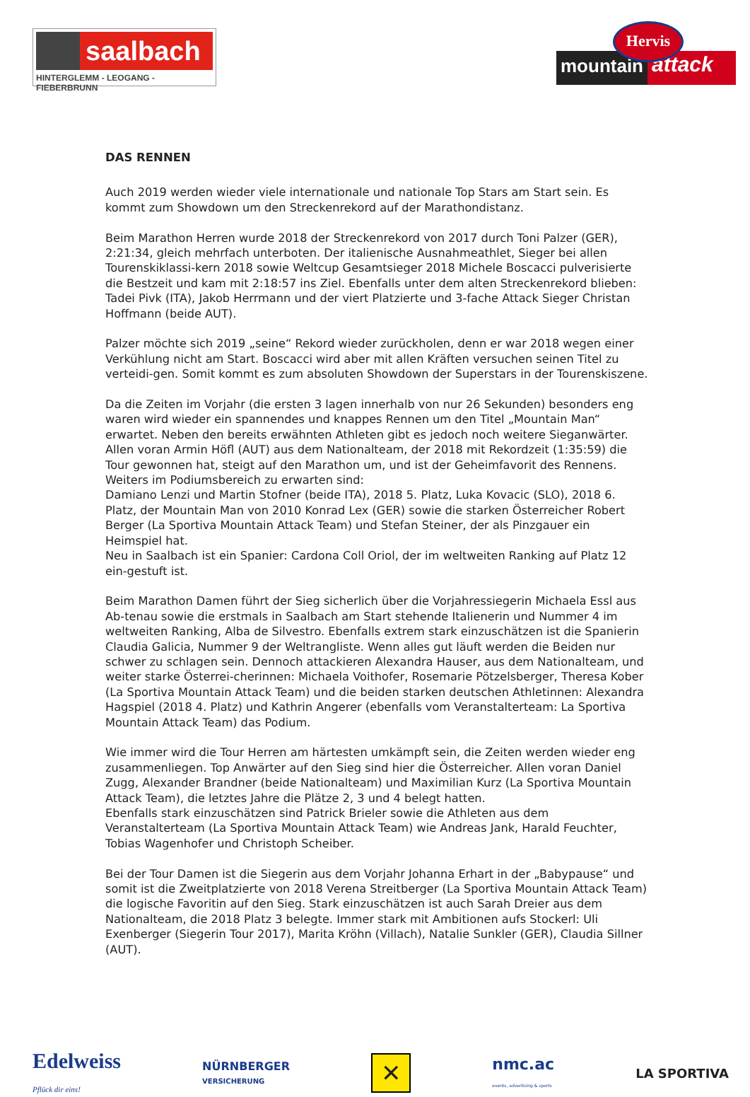saalbach
HINTERGLEMM - LEOGANG - FIEBERBRUNN
mountain
attack
Hervis
DAS RENNEN
Auch 2019 werden wieder viele internationale und nationale Top Stars am Start sein. Es kommt zum Showdown um den Streckenrekord auf der Marathondistanz.
Beim Marathon Herren wurde 2018 der Streckenrekord von 2017 durch Toni Palzer (GER), 2:21:34, gleich mehrfach unterboten. Der italienische Ausnahmeathlet, Sieger bei allen Tourenskiklassi-kern 2018 sowie Weltcup Gesamtsieger 2018 Michele Boscacci pulverisierte die Bestzeit und kam mit 2:18:57 ins Ziel. Ebenfalls unter dem alten Streckenrekord blieben: Tadei Pivk (ITA), Jakob Herrmann und der viert Platzierte und 3-fache Attack Sieger Christan Hoffmann (beide AUT).
Palzer möchte sich 2019 „seine“ Rekord wieder zurückholen, denn er war 2018 wegen einer Verkühlung nicht am Start. Boscacci wird aber mit allen Kräften versuchen seinen Titel zu verteidi-gen. Somit kommt es zum absoluten Showdown der Superstars in der Tourenskiszene.
Da die Zeiten im Vorjahr (die ersten 3 lagen innerhalb von nur 26 Sekunden) besonders eng waren wird wieder ein spannendes und knappes Rennen um den Titel „Mountain Man“ erwartet. Neben den bereits erwähnten Athleten gibt es jedoch noch weitere Sieganwärter. Allen voran Armin Höfl (AUT) aus dem Nationalteam, der 2018 mit Rekordzeit (1:35:59) die Tour gewonnen hat, steigt auf den Marathon um, und ist der Geheimfavorit des Rennens.
Weiters im Podiumsbereich zu erwarten sind:
Damiano Lenzi und Martin Stofner (beide ITA), 2018 5. Platz, Luka Kovacic (SLO), 2018 6. Platz, der Mountain Man von 2010 Konrad Lex (GER) sowie die starken Österreicher Robert Berger (La Sportiva Mountain Attack Team) und Stefan Steiner, der als Pinzgauer ein Heimspiel hat.
Neu in Saalbach ist ein Spanier: Cardona Coll Oriol, der im weltweiten Ranking auf Platz 12 ein-gestuft ist.
Beim Marathon Damen führt der Sieg sicherlich über die Vorjahressiegerin Michaela Essl aus Ab-tenau sowie die erstmals in Saalbach am Start stehende Italienerin und Nummer 4 im weltweiten Ranking, Alba de Silvestro. Ebenfalls extrem stark einzuschätzen ist die Spanierin Claudia Galicia, Nummer 9 der Weltrangliste. Wenn alles gut läuft werden die Beiden nur schwer zu schlagen sein. Dennoch attackieren Alexandra Hauser, aus dem Nationalteam, und weiter starke Österrei-cherinnen: Michaela Voithofer, Rosemarie Pötzelsberger, Theresa Kober (La Sportiva Mountain Attack Team) und die beiden starken deutschen Athletinnen: Alexandra Hagspiel (2018 4. Platz) und Kathrin Angerer (ebenfalls vom Veranstalterteam: La Sportiva Mountain Attack Team) das Podium.
Wie immer wird die Tour Herren am härtesten umkämpft sein, die Zeiten werden wieder eng zusammenliegen. Top Anwärter auf den Sieg sind hier die Österreicher. Allen voran Daniel Zugg, Alexander Brandner (beide Nationalteam) und Maximilian Kurz (La Sportiva Mountain Attack Team), die letztes Jahre die Plätze 2, 3 und 4 belegt hatten.
Ebenfalls stark einzuschätzen sind Patrick Brieler sowie die Athleten aus dem Veranstalterteam (La Sportiva Mountain Attack Team) wie Andreas Jank, Harald Feuchter, Tobias Wagenhofer und Christoph Scheiber.
Bei der Tour Damen ist die Siegerin aus dem Vorjahr Johanna Erhart in der „Babypause“ und somit ist die Zweitplatzierte von 2018 Verena Streitberger (La Sportiva Mountain Attack Team) die logische Favoritin auf den Sieg. Stark einzuschätzen ist auch Sarah Dreier aus dem Nationalteam, die 2018 Platz 3 belegte. Immer stark mit Ambitionen aufs Stockerl: Uli Exenberger (Siegerin Tour 2017), Marita Kröhn (Villach), Natalie Sunkler (GER), Claudia Sillner (AUT).
Edelweiss
Pflück dir eins!
NÜRNBERGER
VERSICHERUNG
✕
nmc.ac
events, advertising & sports
LA SPORTIVA